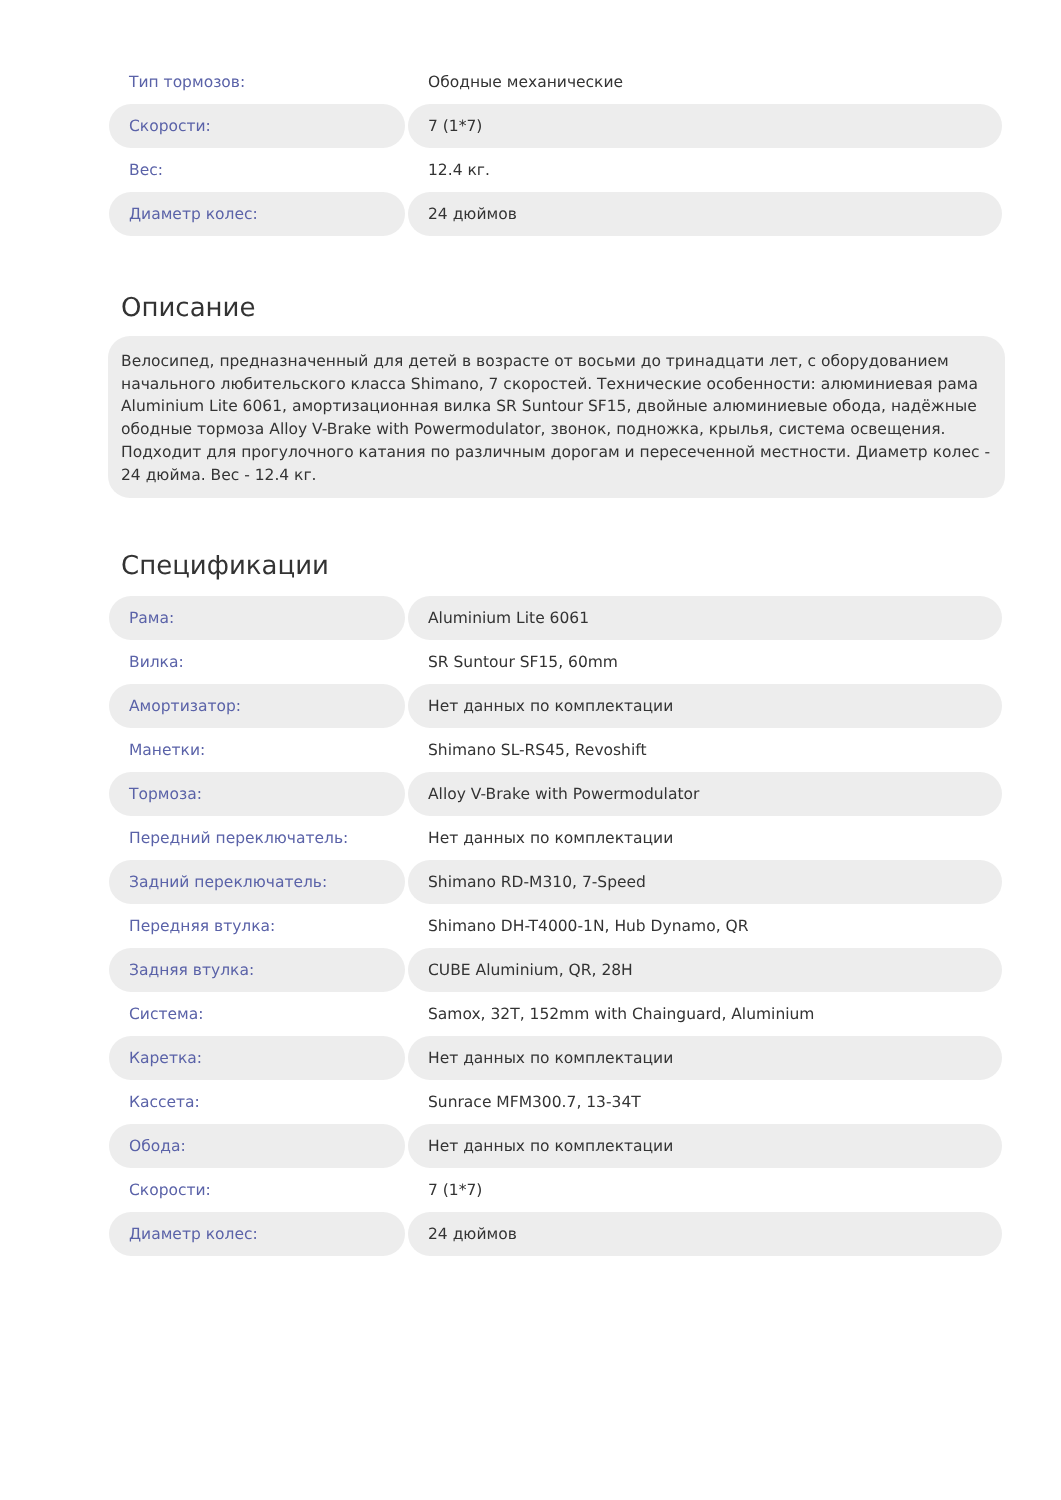| Тип тормозов: | Ободные механические |
| Скорости: | 7 (1*7) |
| Вес: | 12.4 кг. |
| Диаметр колес: | 24 дюймов |
Описание
Велосипед, предназначенный для детей в возрасте от восьми до тринадцати лет, с оборудованием начального любительского класса Shimano, 7 скоростей. Технические особенности: алюминиевая рама Aluminium Lite 6061, амортизационная вилка SR Suntour SF15, двойные алюминиевые обода, надёжные ободные тормоза Alloy V-Brake with Powermodulator, звонок, подножка, крылья, система освещения. Подходит для прогулочного катания по различным дорогам и пересеченной местности. Диаметр колес - 24 дюйма. Вес - 12.4 кг.
Спецификации
| Рама: | Aluminium Lite 6061 |
| Вилка: | SR Suntour SF15, 60mm |
| Амортизатор: | Нет данных по комплектации |
| Манетки: | Shimano SL-RS45, Revoshift |
| Тормоза: | Alloy V-Brake with Powermodulator |
| Передний переключатель: | Нет данных по комплектации |
| Задний переключатель: | Shimano RD-M310, 7-Speed |
| Передняя втулка: | Shimano DH-T4000-1N, Hub Dynamo, QR |
| Задняя втулка: | CUBE Aluminium, QR, 28H |
| Система: | Samox, 32T, 152mm with Chainguard, Aluminium |
| Каретка: | Нет данных по комплектации |
| Кассета: | Sunrace MFM300.7, 13-34T |
| Обода: | Нет данных по комплектации |
| Скорости: | 7 (1*7) |
| Диаметр колес: | 24 дюймов |